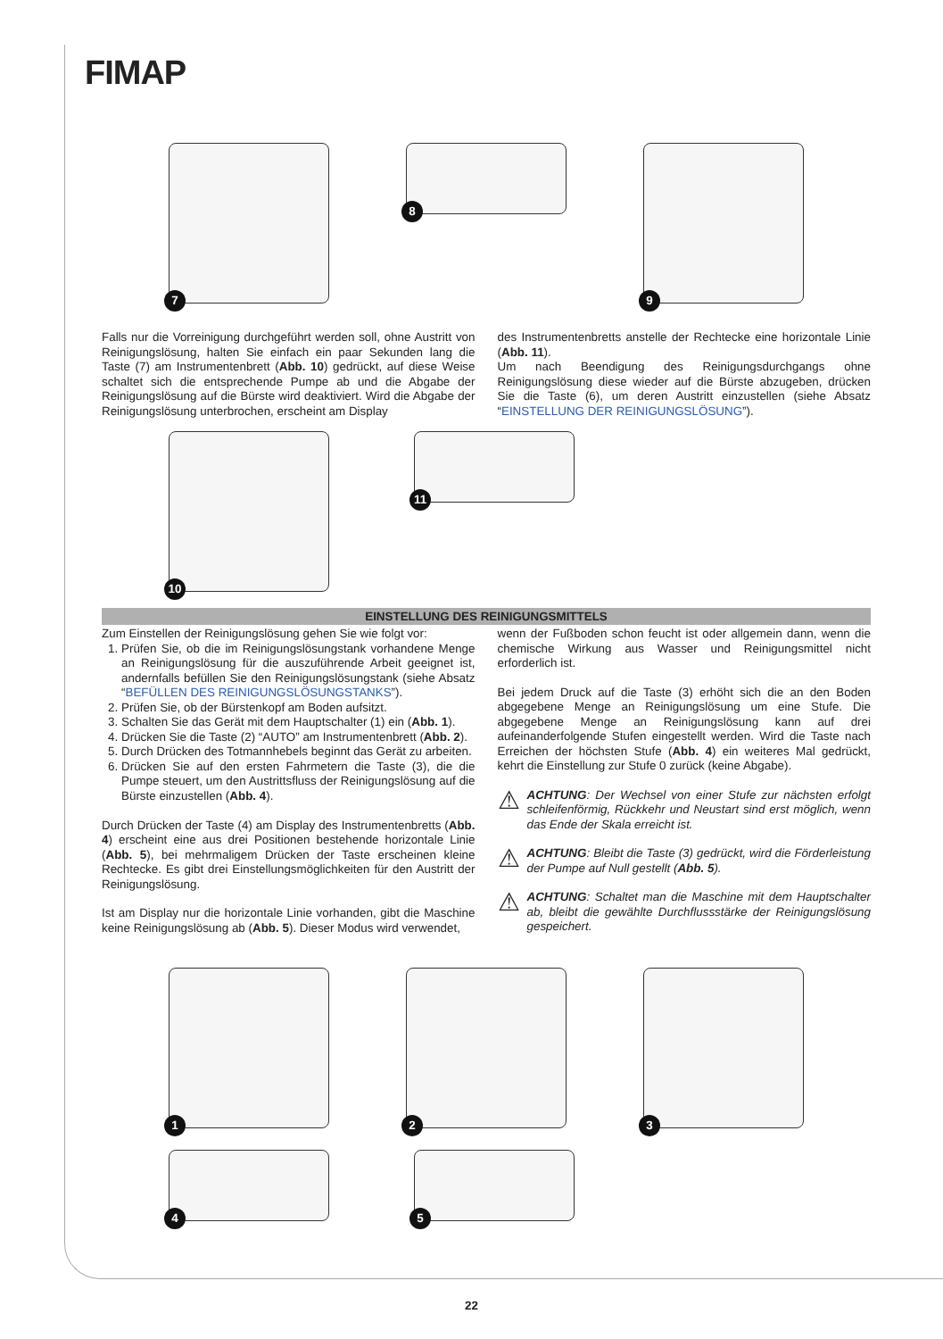FIMAP
7
8
9
Falls nur die Vorreinigung durchgeführt werden soll, ohne Austritt von Reinigungslösung, halten Sie einfach ein paar Sekunden lang die Taste (7) am Instrumentenbrett (Abb. 10) gedrückt, auf diese Weise schaltet sich die entsprechende Pumpe ab und die Abgabe der Reinigungslösung auf die Bürste wird deaktiviert. Wird die Abgabe der Reinigungslösung unterbrochen, erscheint am Display
des Instrumentenbretts anstelle der Rechtecke eine horizontale Linie (Abb. 11).
Um nach Beendigung des Reinigungsdurchgangs ohne Reinigungslösung diese wieder auf die Bürste abzugeben, drücken Sie die Taste (6), um deren Austritt einzustellen (siehe Absatz “EINSTELLUNG DER REINIGUNGSLÖSUNG”).
10
11
EINSTELLUNG DES REINIGUNGSMITTELS
Zum Einstellen der Reinigungslösung gehen Sie wie folgt vor:
1. Prüfen Sie, ob die im Reinigungslösungstank vorhandene Menge an Reinigungslösung für die auszuführende Arbeit geeignet ist, andernfalls befüllen Sie den Reinigungslösungstank (siehe Absatz “BEFÜLLEN DES REINIGUNGSLÖSUNGSTANKS”).
2. Prüfen Sie, ob der Bürstenkopf am Boden aufsitzt.
3. Schalten Sie das Gerät mit dem Hauptschalter (1) ein (Abb. 1).
4. Drücken Sie die Taste (2) “AUTO” am Instrumentenbrett (Abb. 2).
5. Durch Drücken des Totmannhebels beginnt das Gerät zu arbeiten.
6. Drücken Sie auf den ersten Fahrmetern die Taste (3), die die Pumpe steuert, um den Austrittsfluss der Reinigungslösung auf die Bürste einzustellen (Abb. 4).
Durch Drücken der Taste (4) am Display des Instrumentenbretts (Abb. 4) erscheint eine aus drei Positionen bestehende horizontale Linie (Abb. 5), bei mehrmaligem Drücken der Taste erscheinen kleine Rechtecke. Es gibt drei Einstellungsmöglichkeiten für den Austritt der Reinigungslösung.
Ist am Display nur die horizontale Linie vorhanden, gibt die Maschine keine Reinigungslösung ab (Abb. 5). Dieser Modus wird verwendet,
wenn der Fußboden schon feucht ist oder allgemein dann, wenn die chemische Wirkung aus Wasser und Reinigungsmittel nicht erforderlich ist.
Bei jedem Druck auf die Taste (3) erhöht sich die an den Boden abgegebene Menge an Reinigungslösung um eine Stufe. Die abgegebene Menge an Reinigungslösung kann auf drei aufeinanderfolgende Stufen eingestellt werden. Wird die Taste nach Erreichen der höchsten Stufe (Abb. 4) ein weiteres Mal gedrückt, kehrt die Einstellung zur Stufe 0 zurück (keine Abgabe).
⚠
ACHTUNG: Der Wechsel von einer Stufe zur nächsten erfolgt schleifenförmig, Rückkehr und Neustart sind erst möglich, wenn das Ende der Skala erreicht ist.
⚠
ACHTUNG: Bleibt die Taste (3) gedrückt, wird die Förderleistung der Pumpe auf Null gestellt (Abb. 5).
⚠
ACHTUNG: Schaltet man die Maschine mit dem Hauptschalter ab, bleibt die gewählte Durchflussstärke der Reinigungslösung gespeichert.
1
2
3
4
5
22